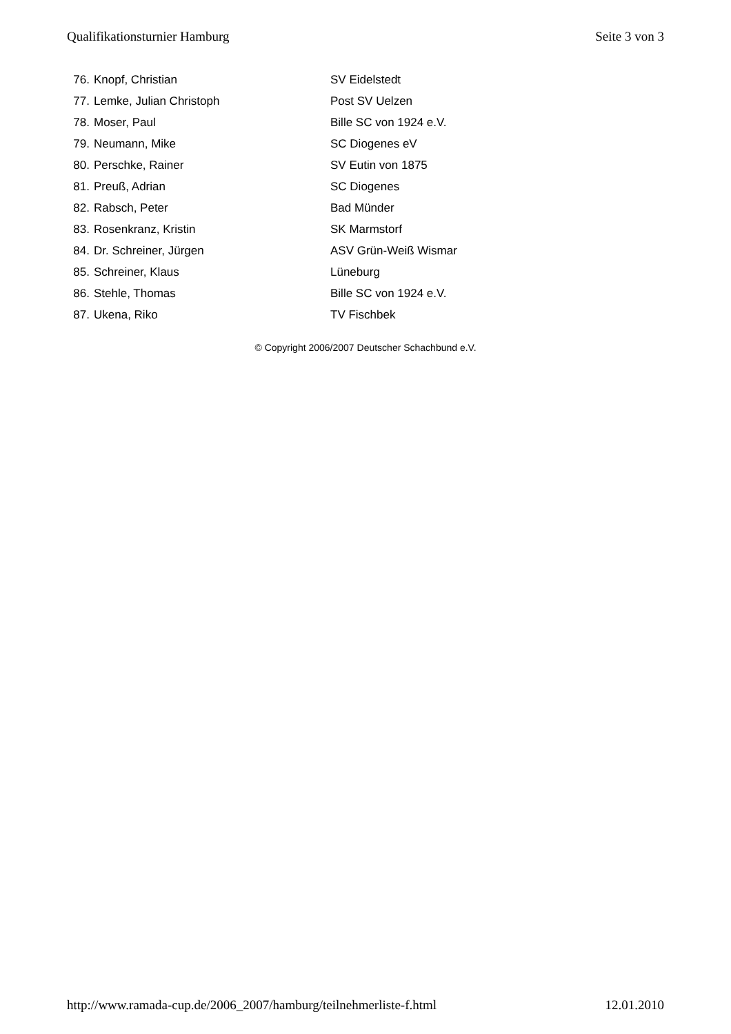Qualifikationsturnier Hamburg Seite 3 von 3
| 76. | Knopf, Christian | SV Eidelstedt |
| 77. | Lemke, Julian Christoph | Post SV Uelzen |
| 78. | Moser, Paul | Bille SC von 1924 e.V. |
| 79. | Neumann, Mike | SC Diogenes eV |
| 80. | Perschke, Rainer | SV Eutin von 1875 |
| 81. | Preuß, Adrian | SC Diogenes |
| 82. | Rabsch, Peter | Bad Münder |
| 83. | Rosenkranz, Kristin | SK Marmstorf |
| 84. | Dr. Schreiner, Jürgen | ASV Grün-Weiß Wismar |
| 85. | Schreiner, Klaus | Lüneburg |
| 86. | Stehle, Thomas | Bille SC von 1924 e.V. |
| 87. | Ukena, Riko | TV Fischbek |
© Copyright 2006/2007 Deutscher Schachbund e.V.
http://www.ramada-cup.de/2006_2007/hamburg/teilnehmerliste-f.html 12.01.2010